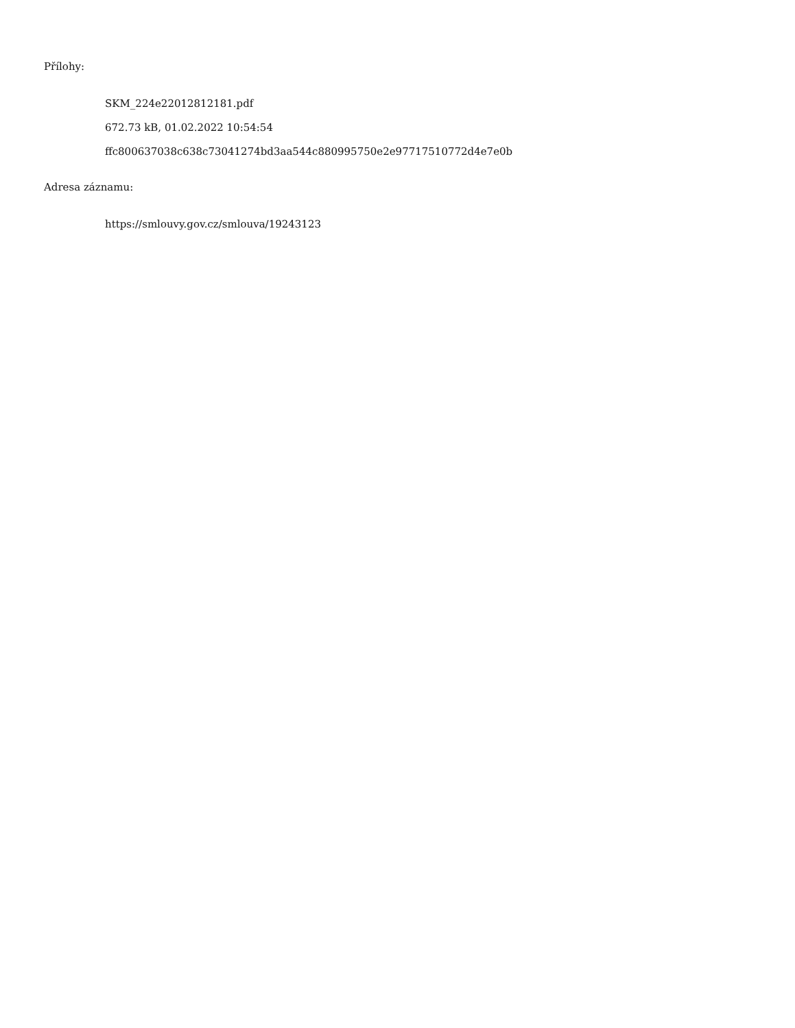Přílohy:
SKM_224e22012812181.pdf
672.73 kB, 01.02.2022 10:54:54
ffc800637038c638c73041274bd3aa544c880995750e2e97717510772d4e7e0b
Adresa záznamu:
https://smlouvy.gov.cz/smlouva/19243123